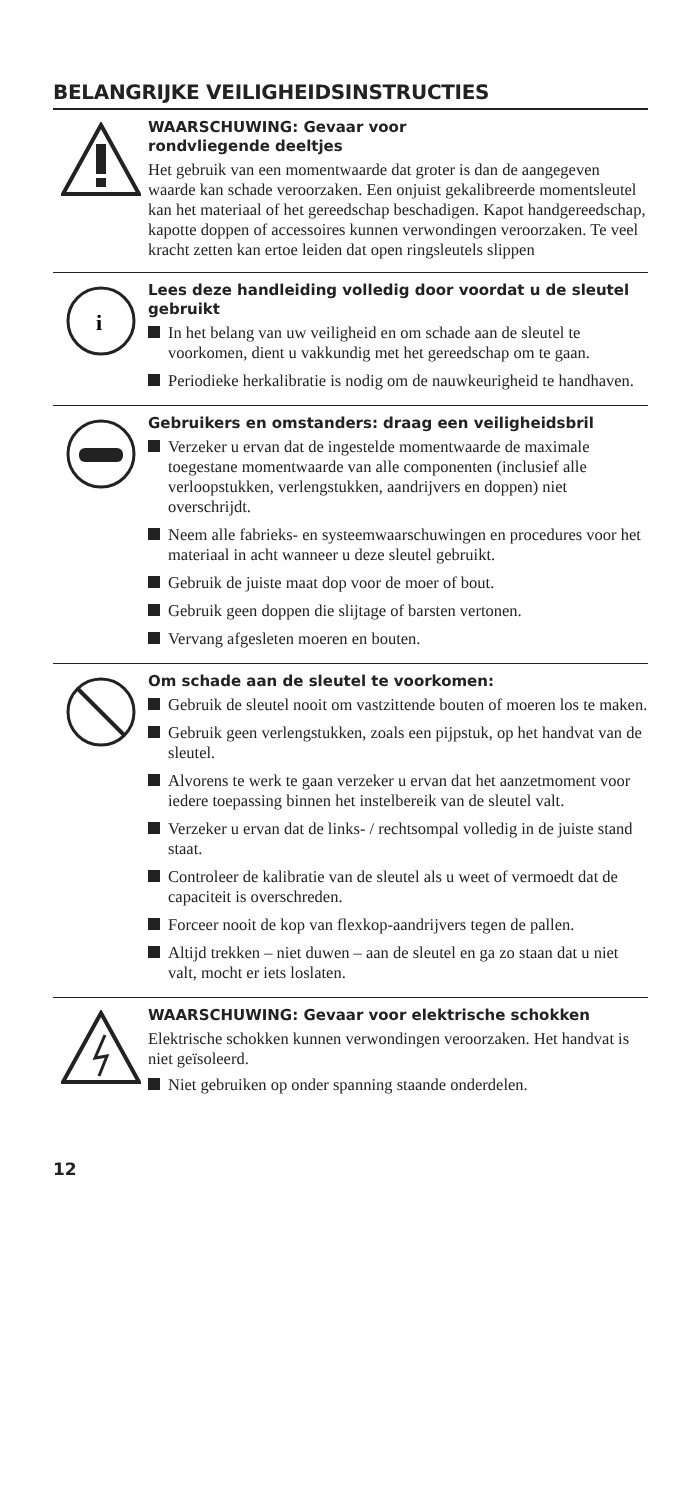BELANGRIJKE VEILIGHEIDSINSTRUCTIES
WAARSCHUWING: Gevaar voor
rondvliegende deeltjes
Het gebruik van een momentwaarde dat groter is dan de aangegeven waarde kan schade veroorzaken. Een onjuist gekalibreerde momentsleutel kan het materiaal of het gereedschap beschadigen. Kapot handgereedschap, kapotte doppen of accessoires kunnen verwondingen veroorzaken. Te veel kracht zetten kan ertoe leiden dat open ringsleutels slippen
i
Lees deze handleiding volledig door voordat u de sleutel gebruikt
In het belang van uw veiligheid en om schade aan de sleutel te voorkomen, dient u vakkundig met het gereedschap om te gaan.
Periodieke herkalibratie is nodig om de nauwkeurigheid te handhaven.
Gebruikers en omstanders: draag een veiligheidsbril
Verzeker u ervan dat de ingestelde momentwaarde de maximale toegestane momentwaarde van alle componenten (inclusief alle verloopstukken, verlengstukken, aandrijvers en doppen) niet overschrijdt.
Neem alle fabrieks- en systeemwaarschuwingen en procedures voor het materiaal in acht wanneer u deze sleutel gebruikt.
Gebruik de juiste maat dop voor de moer of bout.
Gebruik geen doppen die slijtage of barsten vertonen.
Vervang afgesleten moeren en bouten.
Om schade aan de sleutel te voorkomen:
Gebruik de sleutel nooit om vastzittende bouten of moeren los te maken.
Gebruik geen verlengstukken, zoals een pijpstuk, op het handvat van de sleutel.
Alvorens te werk te gaan verzeker u ervan dat het aanzetmoment voor iedere toepassing binnen het instelbereik van de sleutel valt.
Verzeker u ervan dat de links- / rechtsompal volledig in de juiste stand staat.
Controleer de kalibratie van de sleutel als u weet of vermoedt dat de capaciteit is overschreden.
Forceer nooit de kop van flexkop-aandrijvers tegen de pallen.
Altijd trekken – niet duwen – aan de sleutel en ga zo staan dat u niet valt, mocht er iets loslaten.
WAARSCHUWING: Gevaar voor elektrische schokken
Elektrische schokken kunnen verwondingen veroorzaken. Het handvat is niet geïsoleerd.
Niet gebruiken op onder spanning staande onderdelen.
12